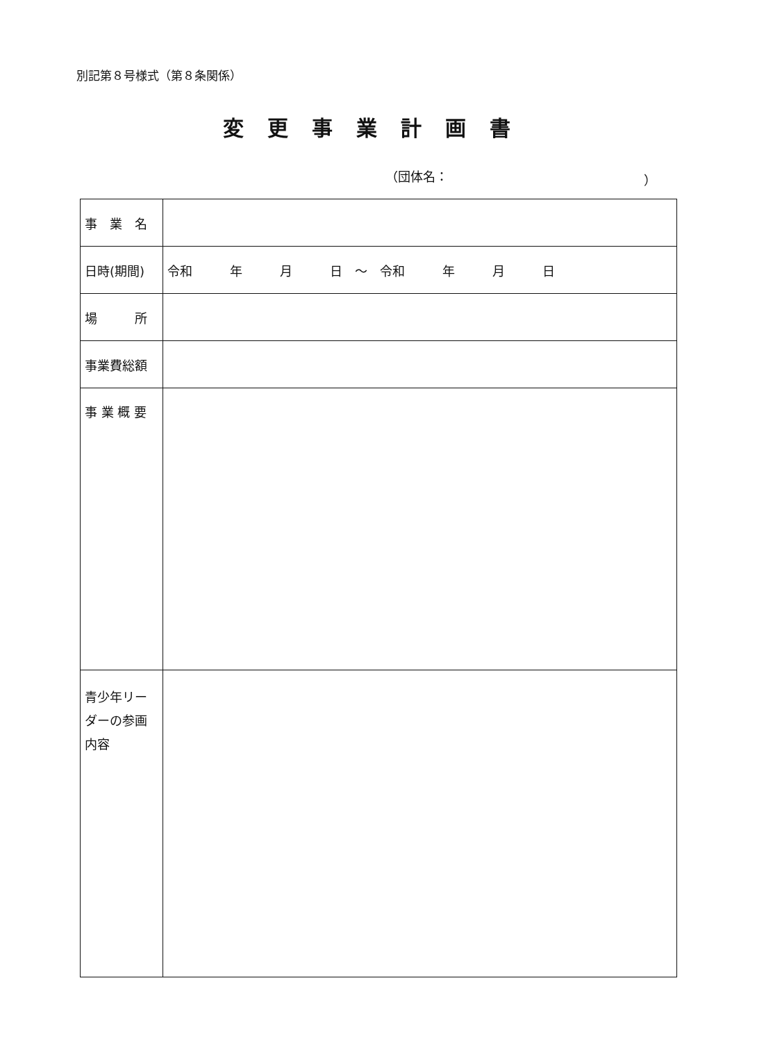別記第８号様式（第８条関係）
変更事業計画書
（団体名： ）
| 事 業 名 | |
| 日時(期間) | 令和 年 月 日 ～ 令和 年 月 日 |
| 場 所 | |
| 事業費総額 | |
| 事 業 概 要 | |
| 青少年リーダーの参画内容 | |